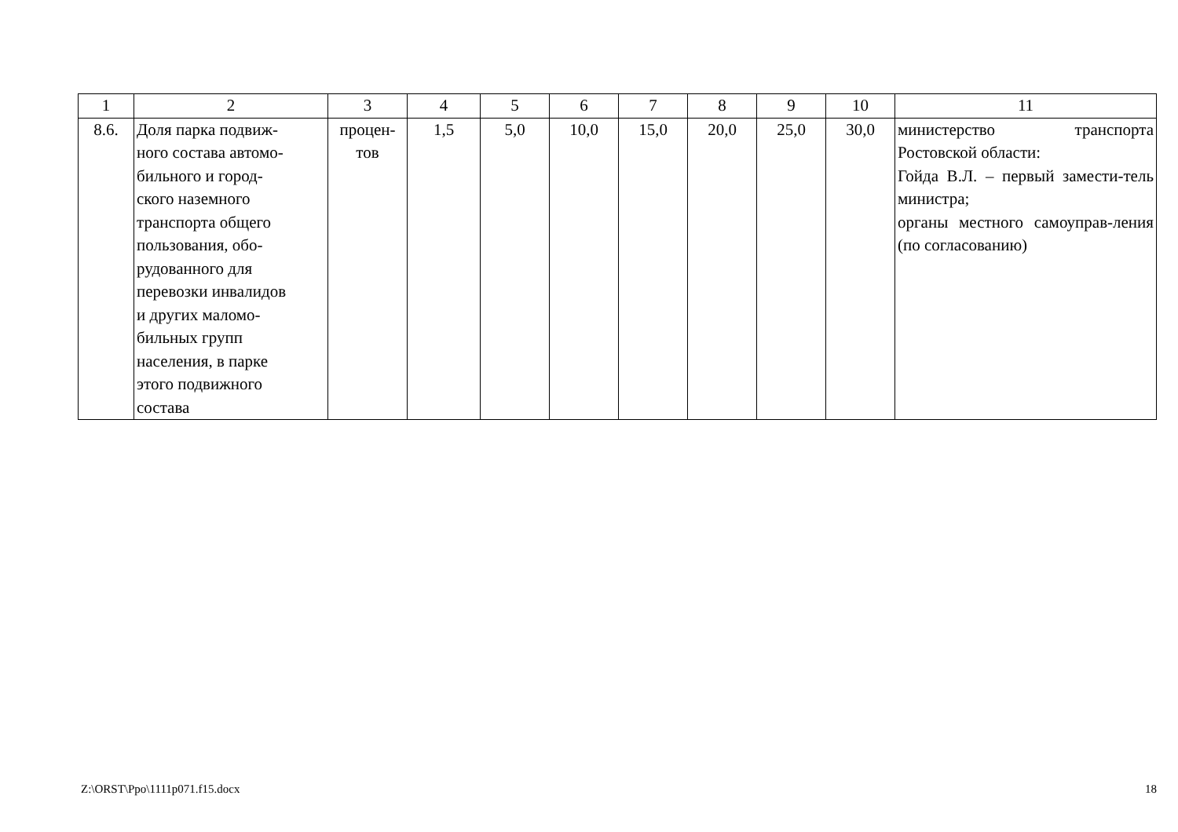| 1 | 2 | 3 | 4 | 5 | 6 | 7 | 8 | 9 | 10 | 11 |
| 8.6. | Доля парка подвиж- ного состава автомо- бильного и город- ского наземного транспорта общего пользования, обо- рудованного для перевозки инвалидов и других маломо- бильных групп населения, в парке этого подвижного состава | процен- тов | 1,5 | 5,0 | 10,0 | 15,0 | 20,0 | 25,0 | 30,0 | министерство транспорта Ростовской области: Гойда В.Л. – первый замести-тель министра; органы местного самоуправ-ления (по согласованию) |
Z:\ORST\Ppo\1111p071.f15.docx 18